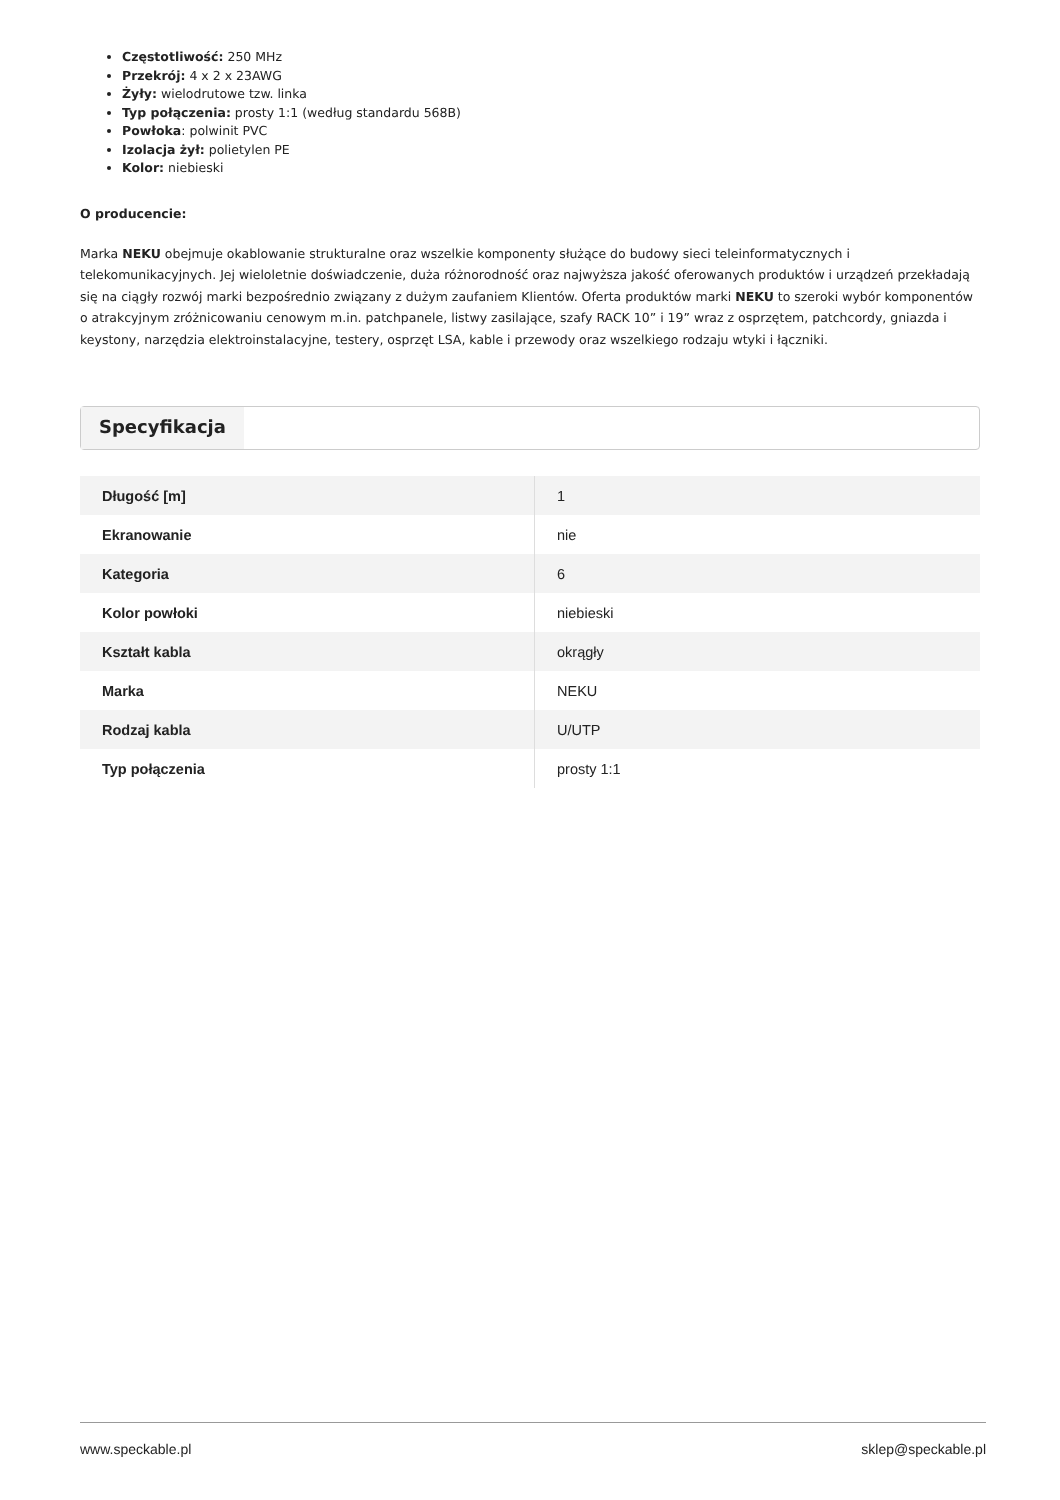Częstotliwość: 250 MHz
Przekrój: 4 x 2 x 23AWG
Żyły: wielodrutowe tzw. linka
Typ połączenia: prosty 1:1 (według standardu 568B)
Powłoka: polwinit PVC
Izolacja żył: polietylen PE
Kolor: niebieski
O producencie:
Marka NEKU obejmuje okablowanie strukturalne oraz wszelkie komponenty służące do budowy sieci teleinformatycznych i telekomunikacyjnych. Jej wieloletnie doświadczenie, duża różnorodność oraz najwyższa jakość oferowanych produktów i urządzeń przekładają się na ciągły rozwój marki bezpośrednio związany z dużym zaufaniem Klientów. Oferta produktów marki NEKU to szeroki wybór komponentów o atrakcyjnym zróżnicowaniu cenowym m.in. patchpanele, listwy zasilające, szafy RACK 10” i 19” wraz z osprzętem, patchcordy, gniazda i keystony, narzędzia elektroinstalacyjne, testery, osprzęt LSA, kable i przewody oraz wszelkiego rodzaju wtyki i łączniki.
Specyfikacja
| Długość [m] | 1 |
| Ekranowanie | nie |
| Kategoria | 6 |
| Kolor powłoki | niebieski |
| Kształt kabla | okrągły |
| Marka | NEKU |
| Rodzaj kabla | U/UTP |
| Typ połączenia | prosty 1:1 |
www.speckable.pl sklep@speckable.pl